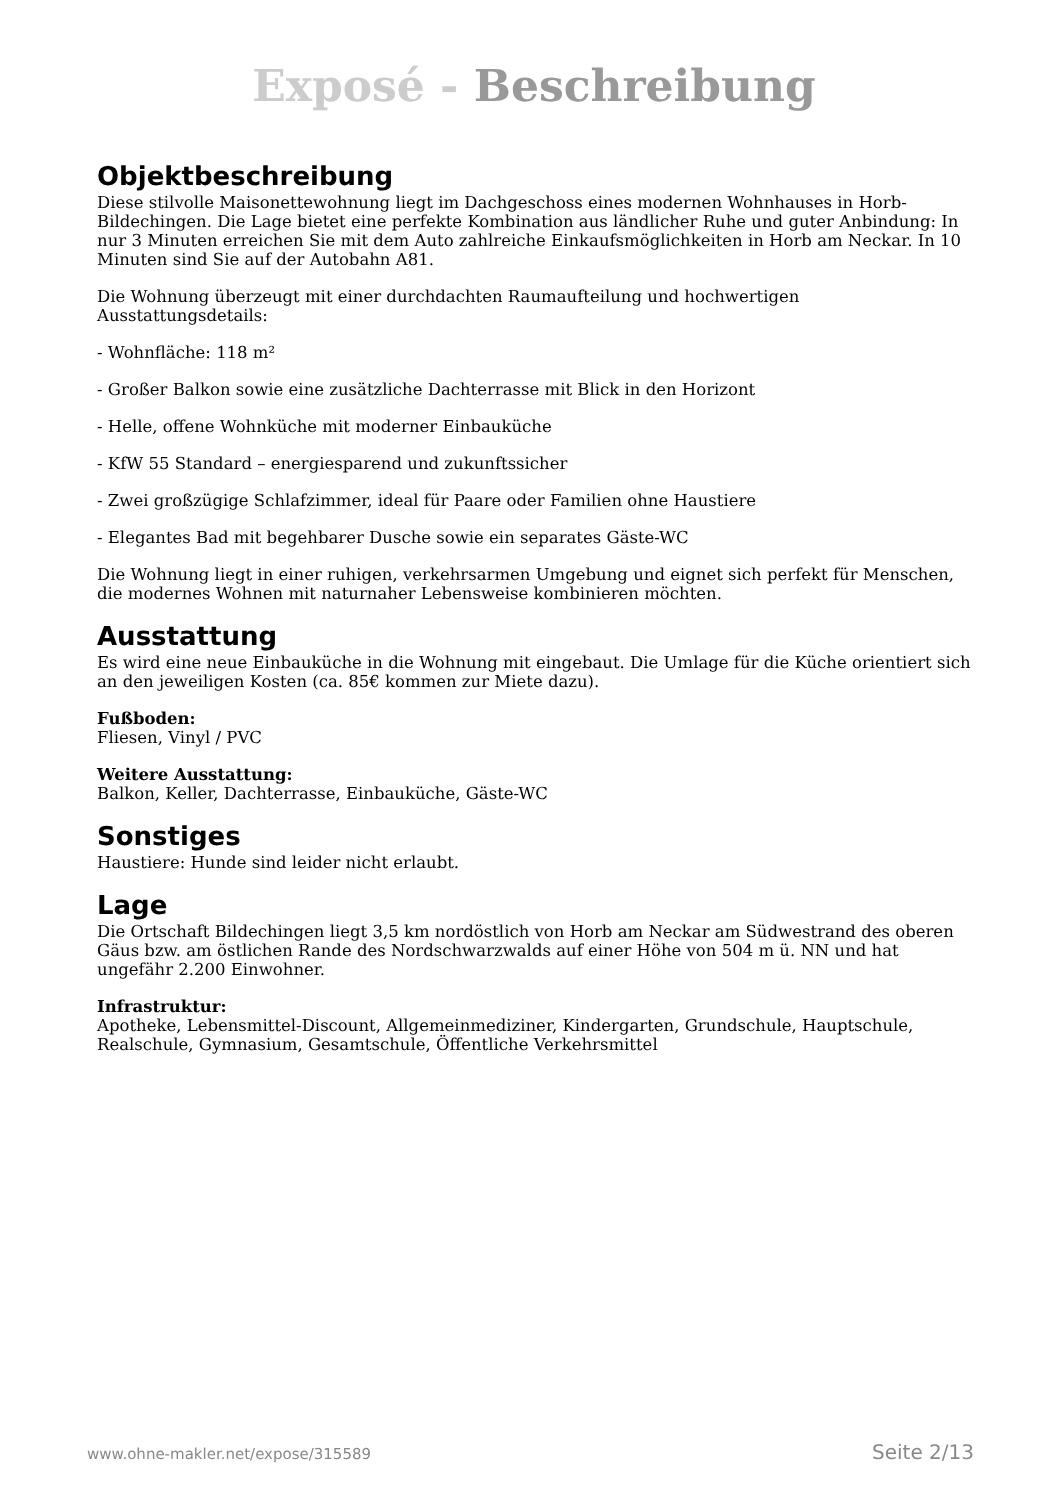Exposé - Beschreibung
Objektbeschreibung
Diese stilvolle Maisonettewohnung liegt im Dachgeschoss eines modernen Wohnhauses in Horb-Bildechingen. Die Lage bietet eine perfekte Kombination aus ländlicher Ruhe und guter Anbindung: In nur 3 Minuten erreichen Sie mit dem Auto zahlreiche Einkaufsmöglichkeiten in Horb am Neckar. In 10 Minuten sind Sie auf der Autobahn A81.
Die Wohnung überzeugt mit einer durchdachten Raumaufteilung und hochwertigen Ausstattungsdetails:
- Wohnfläche: 118 m²
- Großer Balkon sowie eine zusätzliche Dachterrasse mit Blick in den Horizont
- Helle, offene Wohnküche mit moderner Einbauküche
- KfW 55 Standard – energiesparend und zukunftssicher
- Zwei großzügige Schlafzimmer, ideal für Paare oder Familien ohne Haustiere
- Elegantes Bad mit begehbarer Dusche sowie ein separates Gäste-WC
Die Wohnung liegt in einer ruhigen, verkehrsarmen Umgebung und eignet sich perfekt für Menschen, die modernes Wohnen mit naturnaher Lebensweise kombinieren möchten.
Ausstattung
Es wird eine neue Einbauküche in die Wohnung mit eingebaut. Die Umlage für die Küche orientiert sich an den jeweiligen Kosten (ca. 85€ kommen zur Miete dazu).
Fußboden:
Fliesen, Vinyl / PVC
Weitere Ausstattung:
Balkon, Keller, Dachterrasse, Einbauküche, Gäste-WC
Sonstiges
Haustiere: Hunde sind leider nicht erlaubt.
Lage
Die Ortschaft Bildechingen liegt 3,5 km nordöstlich von Horb am Neckar am Südwestrand des oberen Gäus bzw. am östlichen Rande des Nordschwarzwalds auf einer Höhe von 504 m ü. NN und hat ungefähr 2.200 Einwohner.
Infrastruktur:
Apotheke, Lebensmittel-Discount, Allgemeinmediziner, Kindergarten, Grundschule, Hauptschule, Realschule, Gymnasium, Gesamtschule, Öffentliche Verkehrsmittel
www.ohne-makler.net/expose/315589 Seite 2/13